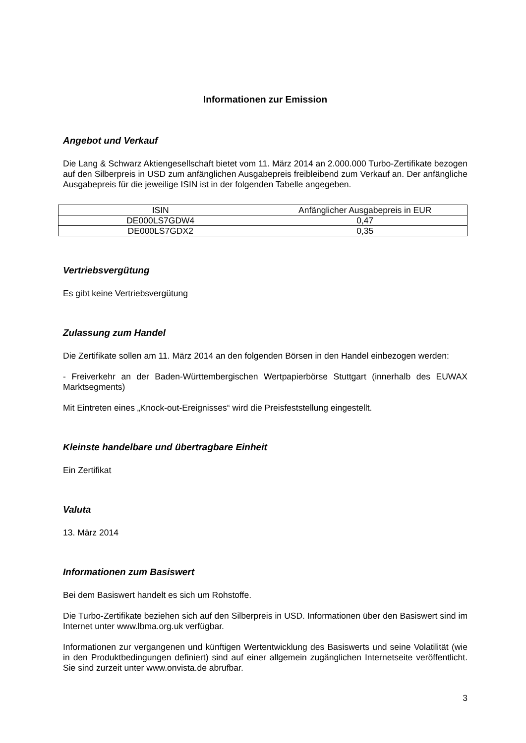Informationen zur Emission
Angebot und Verkauf
Die Lang & Schwarz Aktiengesellschaft bietet vom 11. März 2014 an 2.000.000 Turbo-Zertifikate bezogen auf den Silberpreis in USD zum anfänglichen Ausgabepreis freibleibend zum Verkauf an. Der anfängliche Ausgabepreis für die jeweilige ISIN ist in der folgenden Tabelle angegeben.
| ISIN | Anfänglicher Ausgabepreis in EUR |
| DE000LS7GDW4 | 0,47 |
| DE000LS7GDX2 | 0,35 |
Vertriebsvergütung
Es gibt keine Vertriebsvergütung
Zulassung zum Handel
Die Zertifikate sollen am 11. März 2014 an den folgenden Börsen in den Handel einbezogen werden:
- Freiverkehr an der Baden-Württembergischen Wertpapierbörse Stuttgart (innerhalb des EUWAX Marktsegments)
Mit Eintreten eines „Knock-out-Ereignisses“ wird die Preisfeststellung eingestellt.
Kleinste handelbare und übertragbare Einheit
Ein Zertifikat
Valuta
13. März 2014
Informationen zum Basiswert
Bei dem Basiswert handelt es sich um Rohstoffe.
Die Turbo-Zertifikate beziehen sich auf den Silberpreis in USD. Informationen über den Basiswert sind im Internet unter www.lbma.org.uk verfügbar.
Informationen zur vergangenen und künftigen Wertentwicklung des Basiswerts und seine Volatilität (wie in den Produktbedingungen definiert) sind auf einer allgemein zugänglichen Internetseite veröffentlicht. Sie sind zurzeit unter www.onvista.de abrufbar.
3